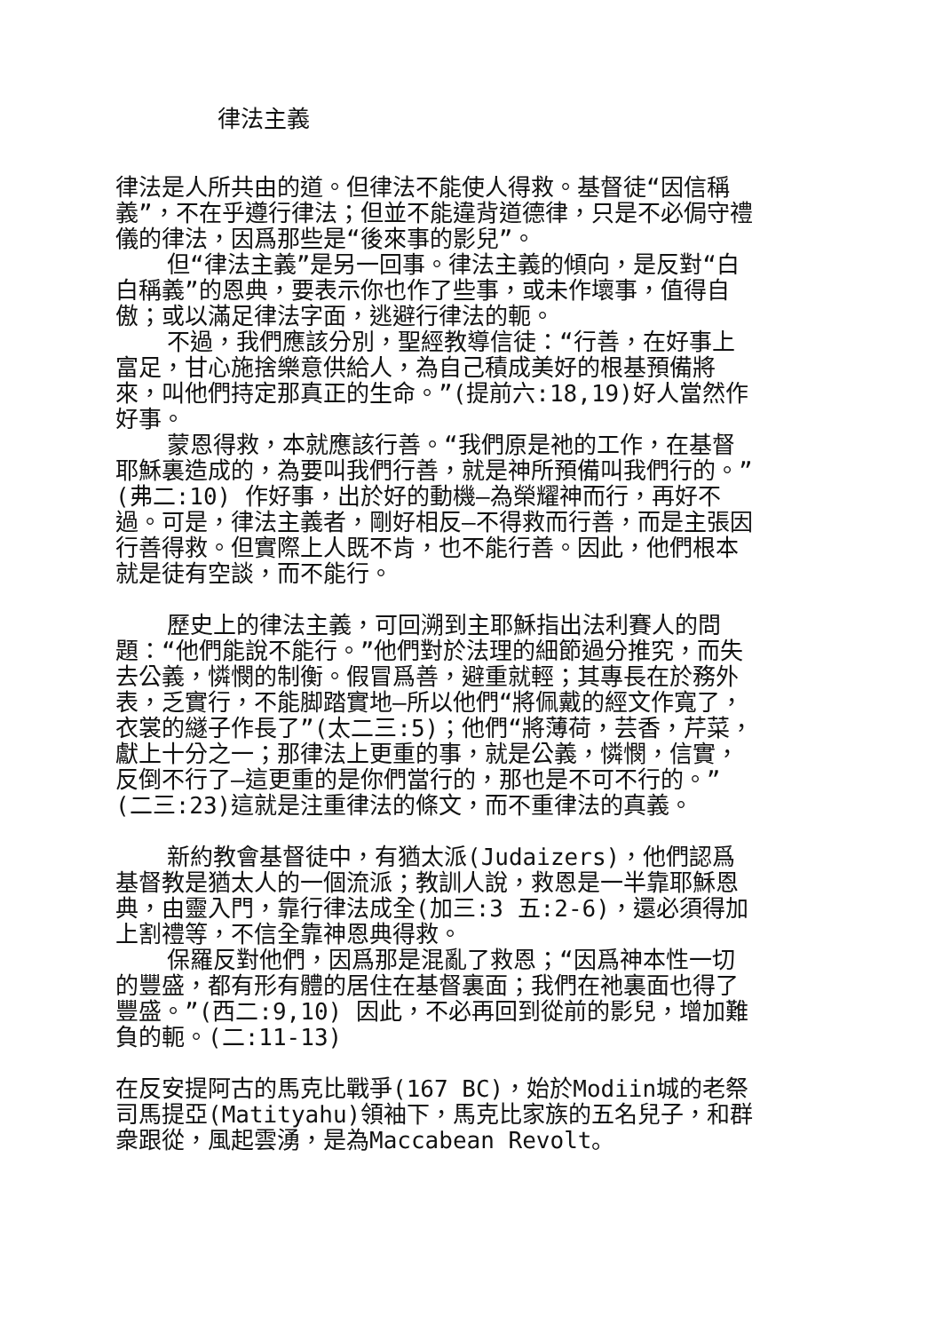律法主義
律法是人所共由的道。但律法不能使人得救。基督徒“因信稱義”，不在乎遵行律法；但並不能違背道德律，只是不必侷守禮儀的律法，因爲那些是“後來事的影兒”。
但“律法主義”是另一回事。律法主義的傾向，是反對“白白稱義”的恩典，要表示你也作了些事，或未作壞事，值得自傲；或以滿足律法字面，逃避行律法的軛。
不過，我們應該分別，聖經教導信徒：“行善，在好事上富足，甘心施捨樂意供給人，為自己積成美好的根基預備將來，叫他們持定那真正的生命。”(提前六:18,19)好人當然作好事。
蒙恩得救，本就應該行善。“我們原是祂的工作，在基督耶穌裏造成的，為要叫我們行善，就是神所預備叫我們行的。”(弗二:10) 作好事，出於好的動機—為榮耀神而行，再好不過。可是，律法主義者，剛好相反—不得救而行善，而是主張因行善得救。但實際上人既不肯，也不能行善。因此，他們根本就是徒有空談，而不能行。
歷史上的律法主義，可回溯到主耶穌指出法利賽人的問題：“他們能說不能行。”他們對於法理的細節過分推究，而失去公義，憐憫的制衡。假冒爲善，避重就輕；其專長在於務外表，乏實行，不能脚踏實地—所以他們“將佩戴的經文作寬了，衣裳的繸子作長了”(太二三:5)；他們“將薄荷，芸香，芹菜，獻上十分之一；那律法上更重的事，就是公義，憐憫，信實，反倒不行了—這更重的是你們當行的，那也是不可不行的。”(二三:23)這就是注重律法的條文，而不重律法的真義。
新約教會基督徒中，有猶太派(Judaizers)，他們認爲基督教是猶太人的一個流派；教訓人說，救恩是一半靠耶穌恩典，由靈入門，靠行律法成全(加三:3 五:2-6)，還必須得加上割禮等，不信全靠神恩典得救。
保羅反對他們，因爲那是混亂了救恩；“因爲神本性一切的豐盛，都有形有體的居住在基督裏面；我們在祂裏面也得了豐盛。”(西二:9,10) 因此，不必再回到從前的影兒，增加難負的軛。(二:11-13)
在反安提阿古的馬克比戰爭(167 BC)，始於Modiin城的老祭司馬提亞(Matityahu)領袖下，馬克比家族的五名兒子，和群衆跟從，風起雲湧，是為Maccabean Revolt。